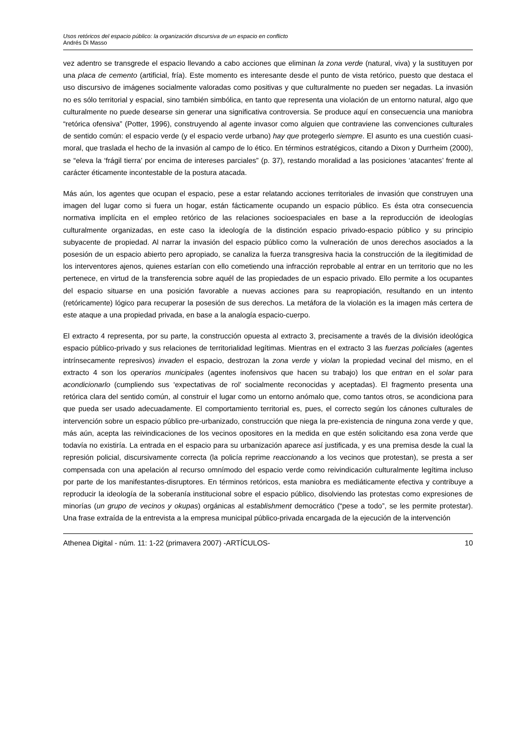Usos retóricos del espacio público: la organización discursiva de un espacio en conflicto
Andrés Di Masso
vez adentro se transgrede el espacio llevando a cabo acciones que eliminan la zona verde (natural, viva) y la sustituyen por una placa de cemento (artificial, fría). Este momento es interesante desde el punto de vista retórico, puesto que destaca el uso discursivo de imágenes socialmente valoradas como positivas y que culturalmente no pueden ser negadas. La invasión no es sólo territorial y espacial, sino también simbólica, en tanto que representa una violación de un entorno natural, algo que culturalmente no puede desearse sin generar una significativa controversia. Se produce aquí en consecuencia una maniobra “retórica ofensiva” (Potter, 1996), construyendo al agente invasor como alguien que contraviene las convenciones culturales de sentido común: el espacio verde (y el espacio verde urbano) hay que protegerlo siempre. El asunto es una cuestión cuasi-moral, que traslada el hecho de la invasión al campo de lo ético. En términos estratégicos, citando a Dixon y Durrheim (2000), se “eleva la ‘frágil tierra’ por encima de intereses parciales” (p. 37), restando moralidad a las posiciones ‘atacantes’ frente al carácter éticamente incontestable de la postura atacada.
Más aún, los agentes que ocupan el espacio, pese a estar relatando acciones territoriales de invasión que construyen una imagen del lugar como si fuera un hogar, están fácticamente ocupando un espacio público. Es ésta otra consecuencia normativa implícita en el empleo retórico de las relaciones socioespaciales en base a la reproducción de ideologías culturalmente organizadas, en este caso la ideología de la distinción espacio privado-espacio público y su principio subyacente de propiedad. Al narrar la invasión del espacio público como la vulneración de unos derechos asociados a la posesión de un espacio abierto pero apropiado, se canaliza la fuerza transgresiva hacia la construcción de la ilegitimidad de los interventores ajenos, quienes estarían con ello cometiendo una infracción reprobable al entrar en un territorio que no les pertenece, en virtud de la transferencia sobre aquél de las propiedades de un espacio privado. Ello permite a los ocupantes del espacio situarse en una posición favorable a nuevas acciones para su reapropiación, resultando en un intento (retóricamente) lógico para recuperar la posesión de sus derechos. La metáfora de la violación es la imagen más certera de este ataque a una propiedad privada, en base a la analogía espacio-cuerpo.
El extracto 4 representa, por su parte, la construcción opuesta al extracto 3, precisamente a través de la división ideológica espacio público-privado y sus relaciones de territorialidad legítimas. Mientras en el extracto 3 las fuerzas policiales (agentes intrínsecamente represivos) invaden el espacio, destrozan la zona verde y violan la propiedad vecinal del mismo, en el extracto 4 son los operarios municipales (agentes inofensivos que hacen su trabajo) los que entran en el solar para acondicionarlo (cumpliendo sus ‘expectativas de rol’ socialmente reconocidas y aceptadas). El fragmento presenta una retórica clara del sentido común, al construir el lugar como un entorno anómalo que, como tantos otros, se acondiciona para que pueda ser usado adecuadamente. El comportamiento territorial es, pues, el correcto según los cánones culturales de intervención sobre un espacio público pre-urbanizado, construcción que niega la pre-existencia de ninguna zona verde y que, más aún, acepta las reivindicaciones de los vecinos opositores en la medida en que estén solicitando esa zona verde que todavía no existiría. La entrada en el espacio para su urbanización aparece así justificada, y es una premisa desde la cual la represión policial, discursivamente correcta (la policía reprime reaccionando a los vecinos que protestan), se presta a ser compensada con una apelación al recurso omnímodo del espacio verde como reivindicación culturalmente legítima incluso por parte de los manifestantes-disruptores. En términos retóricos, esta maniobra es mediáticamente efectiva y contribuye a reproducir la ideología de la soberanía institucional sobre el espacio público, disolviendo las protestas como expresiones de minorías (un grupo de vecinos y okupas) orgánicas al establishment democrático (“pese a todo”, se les permite protestar). Una frase extraída de la entrevista a la empresa municipal público-privada encargada de la ejecución de la intervención
Athenea Digital - núm. 11: 1-22 (primavera 2007) -ARTÍCULOS- 10